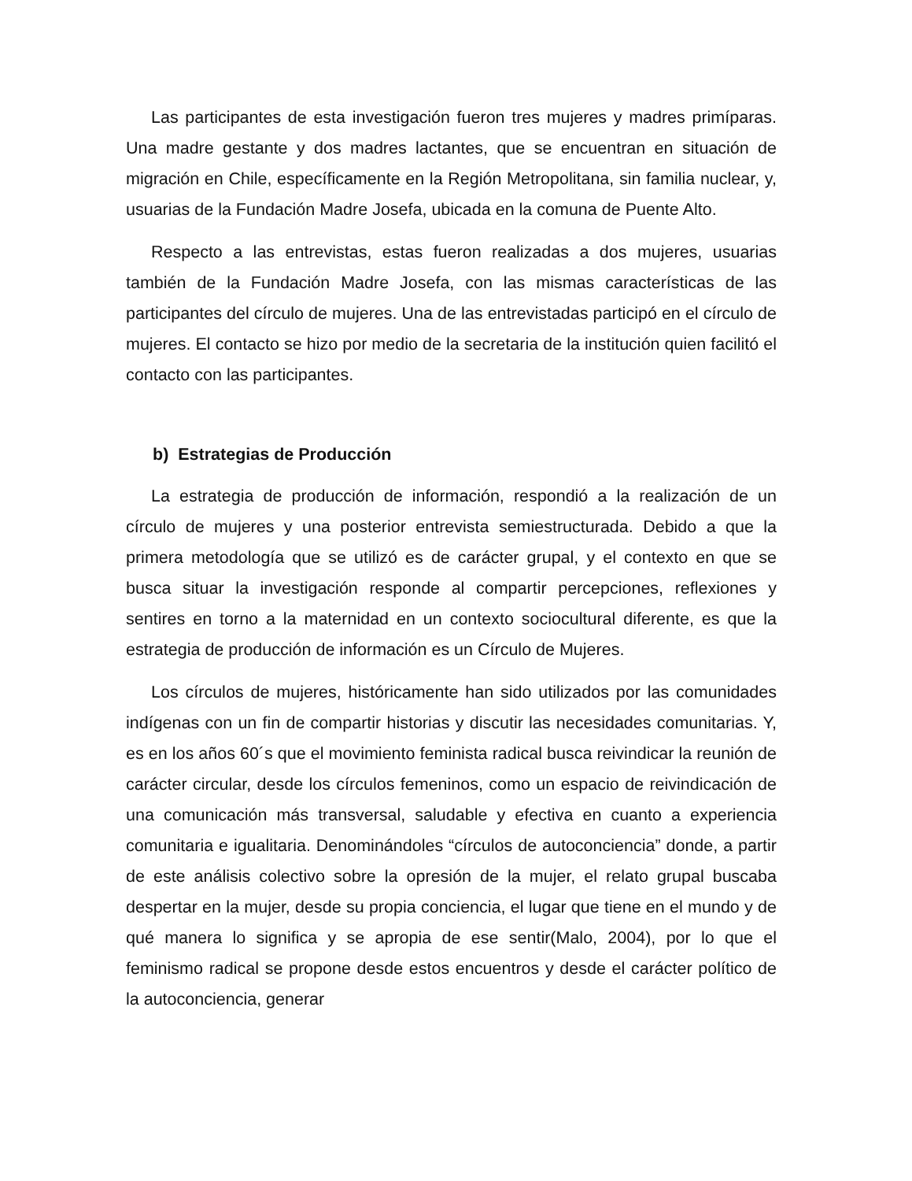Las participantes de esta investigación fueron tres mujeres y madres primíparas. Una madre gestante y dos madres lactantes, que se encuentran en situación de migración en Chile, específicamente en la Región Metropolitana, sin familia nuclear, y, usuarias de la Fundación Madre Josefa, ubicada en la comuna de Puente Alto.
Respecto a las entrevistas, estas fueron realizadas a dos mujeres, usuarias también de la Fundación Madre Josefa, con las mismas características de las participantes del círculo de mujeres. Una de las entrevistadas participó en el círculo de mujeres. El contacto se hizo por medio de la secretaria de la institución quien facilitó el contacto con las participantes.
b) Estrategias de Producción
La estrategia de producción de información, respondió a la realización de un círculo de mujeres y una posterior entrevista semiestructurada. Debido a que la primera metodología que se utilizó es de carácter grupal, y el contexto en que se busca situar la investigación responde al compartir percepciones, reflexiones y sentires en torno a la maternidad en un contexto sociocultural diferente, es que la estrategia de producción de información es un Círculo de Mujeres.
Los círculos de mujeres, históricamente han sido utilizados por las comunidades indígenas con un fin de compartir historias y discutir las necesidades comunitarias. Y, es en los años 60´s que el movimiento feminista radical busca reivindicar la reunión de carácter circular, desde los círculos femeninos, como un espacio de reivindicación de una comunicación más transversal, saludable y efectiva en cuanto a experiencia comunitaria e igualitaria. Denominándoles “círculos de autoconciencia” donde, a partir de este análisis colectivo sobre la opresión de la mujer, el relato grupal buscaba despertar en la mujer, desde su propia conciencia, el lugar que tiene en el mundo y de qué manera lo significa y se apropia de ese sentir(Malo, 2004), por lo que el feminismo radical se propone desde estos encuentros y desde el carácter político de la autoconciencia, generar